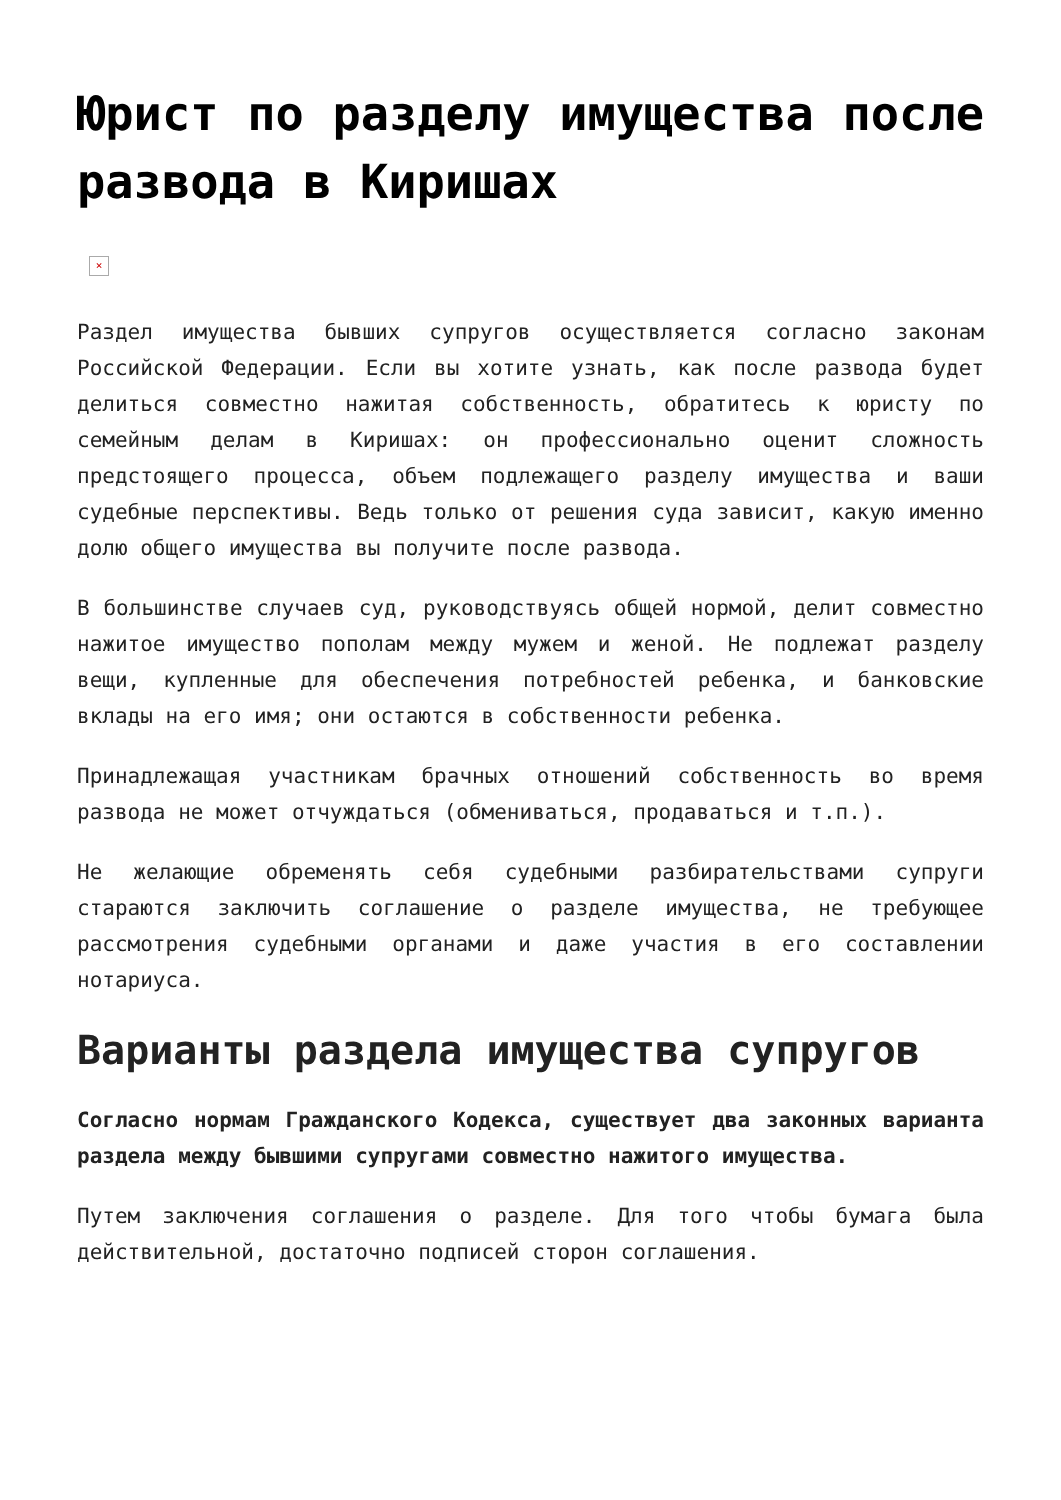Юрист по разделу имущества после развода в Киришах
×
Раздел имущества бывших супругов осуществляется согласно законам Российской Федерации. Если вы хотите узнать, как после развода будет делиться совместно нажитая собственность, обратитесь к юристу по семейным делам в Киришах: он профессионально оценит сложность предстоящего процесса, объем подлежащего разделу имущества и ваши судебные перспективы. Ведь только от решения суда зависит, какую именно долю общего имущества вы получите после развода.
В большинстве случаев суд, руководствуясь общей нормой, делит совместно нажитое имущество пополам между мужем и женой. Не подлежат разделу вещи, купленные для обеспечения потребностей ребенка, и банковские вклады на его имя; они остаются в собственности ребенка.
Принадлежащая участникам брачных отношений собственность во время развода не может отчуждаться (обмениваться, продаваться и т.п.).
Не желающие обременять себя судебными разбирательствами супруги стараются заключить соглашение о разделе имущества, не требующее рассмотрения судебными органами и даже участия в его составлении нотариуса.
Варианты раздела имущества супругов
Согласно нормам Гражданского Кодекса, существует два законных варианта раздела между бывшими супругами совместно нажитого имущества.
Путем заключения соглашения о разделе. Для того чтобы бумага была действительной, достаточно подписей сторон соглашения.